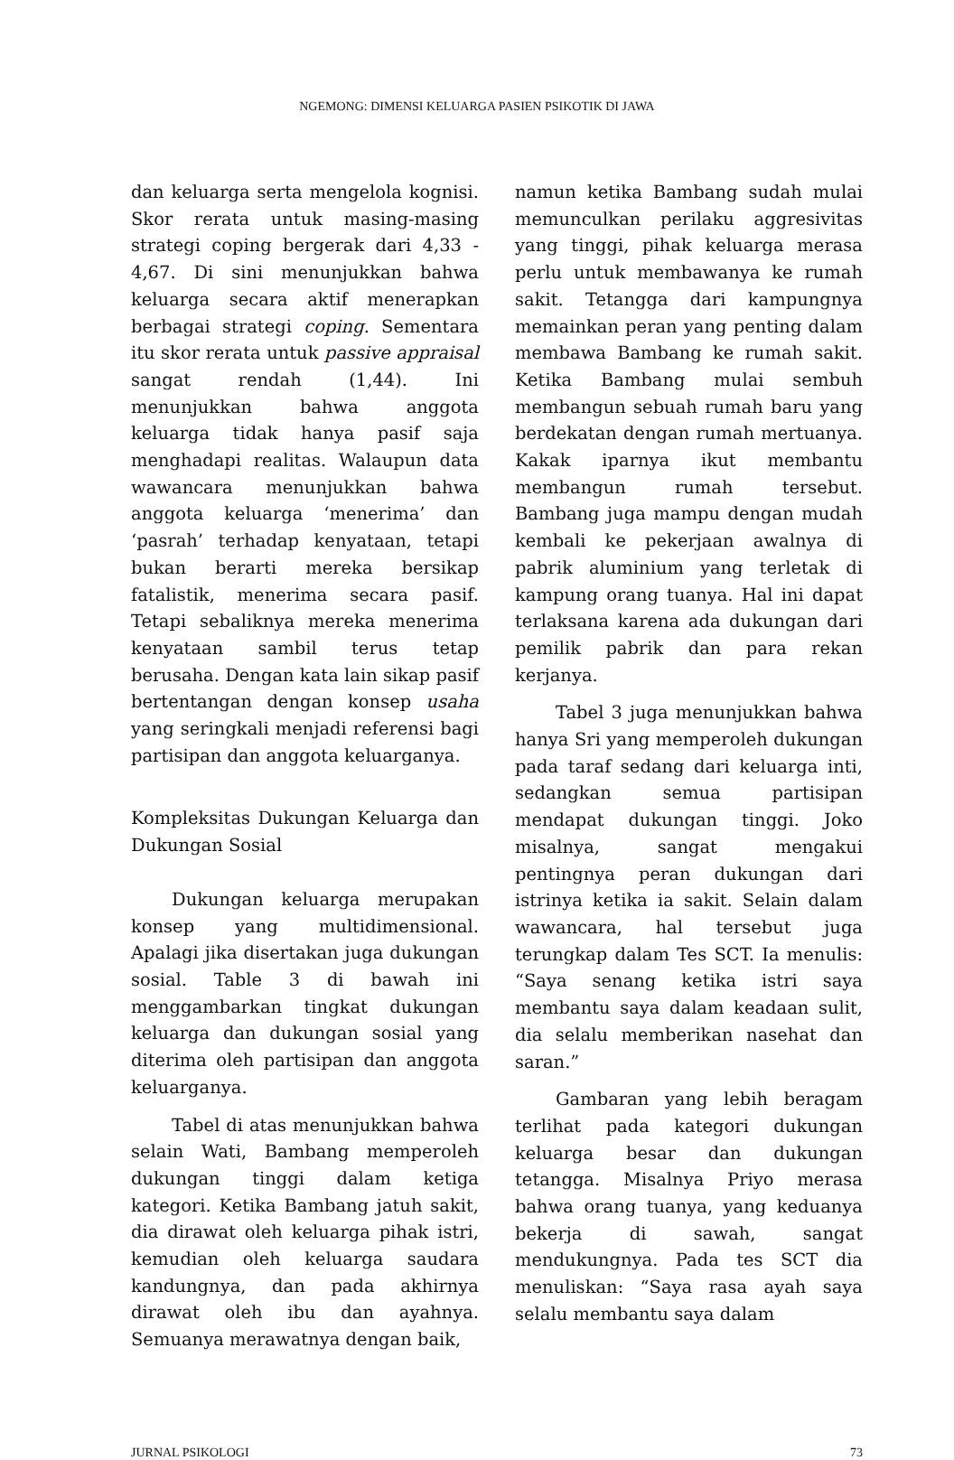NGEMONG: DIMENSI KELUARGA PASIEN PSIKOTIK DI JAWA
dan keluarga serta mengelola kognisi. Skor rerata untuk masing-masing strategi coping bergerak dari 4,33 - 4,67. Di sini menunjukkan bahwa keluarga secara aktif menerapkan berbagai strategi coping. Sementara itu skor rerata untuk passive appraisal sangat rendah (1,44). Ini menunjukkan bahwa anggota keluarga tidak hanya pasif saja menghadapi realitas. Walaupun data wawancara menunjukkan bahwa anggota keluarga ‘menerima’ dan ‘pasrah’ terhadap kenyataan, tetapi bukan berarti mereka bersikap fatalistik, menerima secara pasif. Tetapi sebaliknya mereka menerima kenyataan sambil terus tetap berusaha. Dengan kata lain sikap pasif bertentangan dengan konsep usaha yang seringkali menjadi referensi bagi partisipan dan anggota keluarganya.
Kompleksitas Dukungan Keluarga dan Dukungan Sosial
Dukungan keluarga merupakan konsep yang multidimensional. Apalagi jika disertakan juga dukungan sosial. Table 3 di bawah ini menggambarkan tingkat dukungan keluarga dan dukungan sosial yang diterima oleh partisipan dan anggota keluarganya.
Tabel di atas menunjukkan bahwa selain Wati, Bambang memperoleh dukungan tinggi dalam ketiga kategori. Ketika Bambang jatuh sakit, dia dirawat oleh keluarga pihak istri, kemudian oleh keluarga saudara kandungnya, dan pada akhirnya dirawat oleh ibu dan ayahnya. Semuanya merawatnya dengan baik,
namun ketika Bambang sudah mulai memunculkan perilaku aggresivitas yang tinggi, pihak keluarga merasa perlu untuk membawanya ke rumah sakit. Tetangga dari kampungnya memainkan peran yang penting dalam membawa Bambang ke rumah sakit. Ketika Bambang mulai sembuh membangun sebuah rumah baru yang berdekatan dengan rumah mertuanya. Kakak iparnya ikut membantu membangun rumah tersebut. Bambang juga mampu dengan mudah kembali ke pekerjaan awalnya di pabrik aluminium yang terletak di kampung orang tuanya. Hal ini dapat terlaksana karena ada dukungan dari pemilik pabrik dan para rekan kerjanya.
Tabel 3 juga menunjukkan bahwa hanya Sri yang memperoleh dukungan pada taraf sedang dari keluarga inti, sedangkan semua partisipan mendapat dukungan tinggi. Joko misalnya, sangat mengakui pentingnya peran dukungan dari istrinya ketika ia sakit. Selain dalam wawancara, hal tersebut juga terungkap dalam Tes SCT. Ia menulis: “Saya senang ketika istri saya membantu saya dalam keadaan sulit, dia selalu memberikan nasehat dan saran.”
Gambaran yang lebih beragam terlihat pada kategori dukungan keluarga besar dan dukungan tetangga. Misalnya Priyo merasa bahwa orang tuanya, yang keduanya bekerja di sawah, sangat mendukungnya. Pada tes SCT dia menuliskan: “Saya rasa ayah saya selalu membantu saya dalam
JURNAL PSIKOLOGI 73